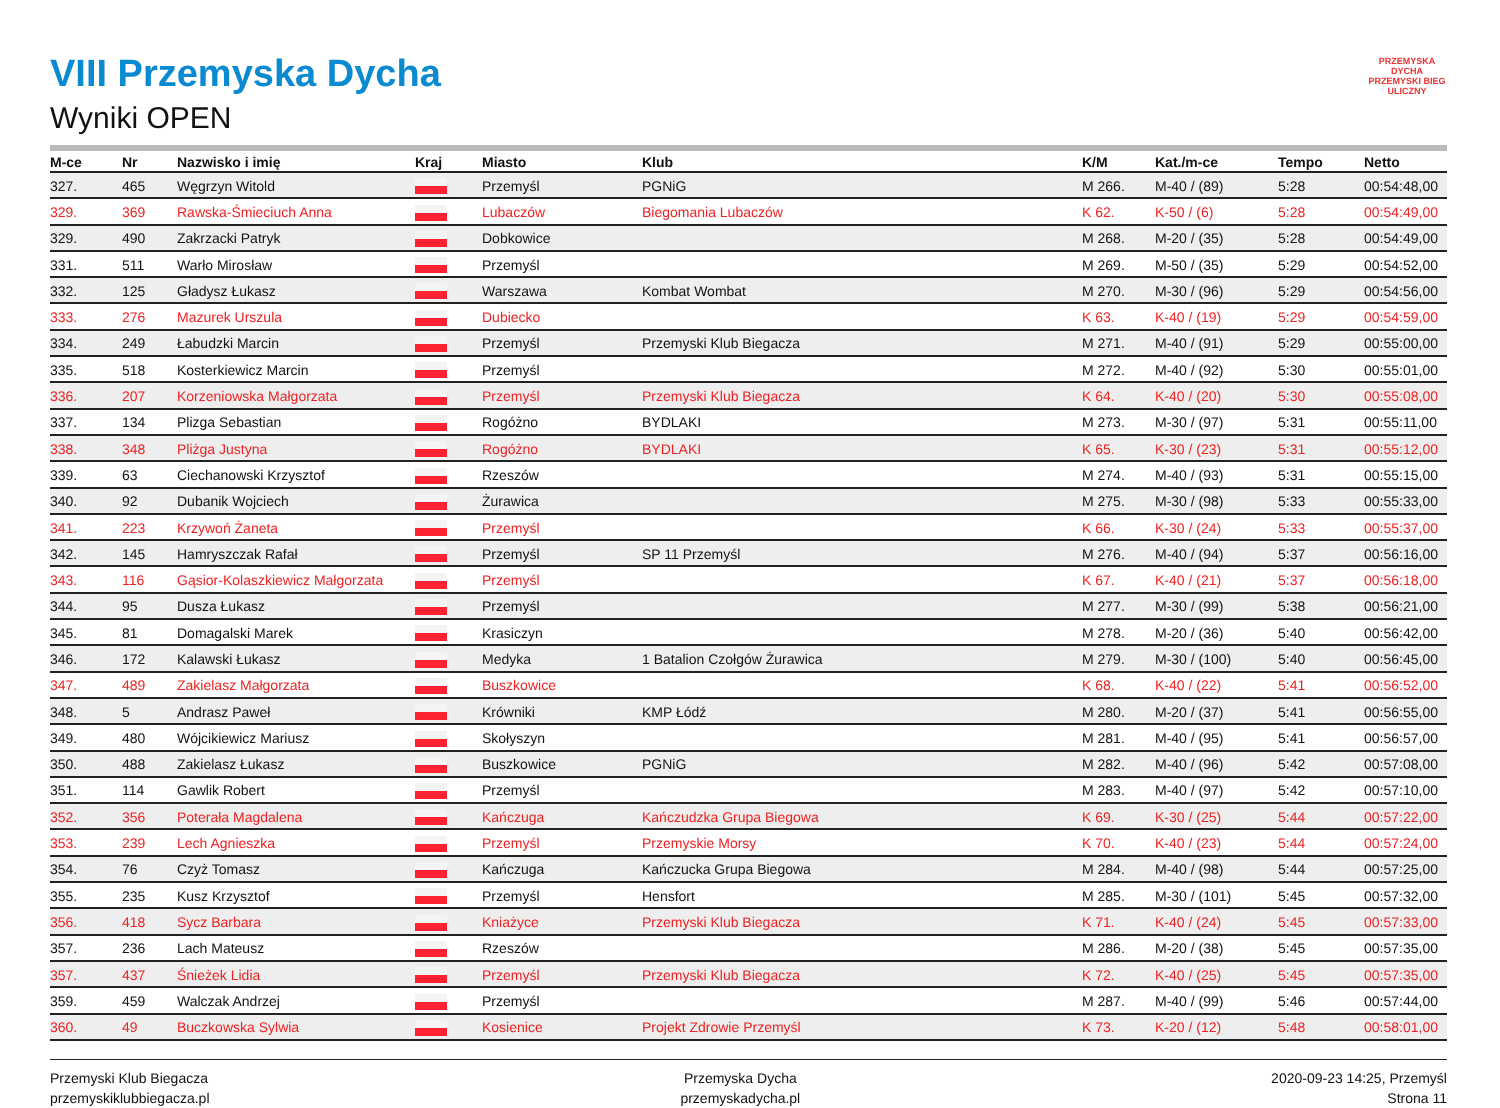PRZEMYSKA
DYCHA
PRZEMYSKI BIEG ULICZNY
VIII Przemyska Dycha
Wyniki OPEN
| M-ce | Nr | Nazwisko i imię | Kraj | Miasto | Klub | K/M | Kat./m-ce | Tempo | Netto |
| --- | --- | --- | --- | --- | --- | --- | --- | --- | --- |
| 327. | 465 | Węgrzyn Witold | | Przemyśl | PGNiG | M 266. | M-40 / (89) | 5:28 | 00:54:48,00 |
| 329. | 369 | Rawska-Śmieciuch Anna | | Lubaczów | Biegomania Lubaczów | K 62. | K-50 / (6) | 5:28 | 00:54:49,00 |
| 329. | 490 | Zakrzacki Patryk | | Dobkowice | | M 268. | M-20 / (35) | 5:28 | 00:54:49,00 |
| 331. | 511 | Warło Mirosław | | Przemyśl | | M 269. | M-50 / (35) | 5:29 | 00:54:52,00 |
| 332. | 125 | Gładysz Łukasz | | Warszawa | Kombat Wombat | M 270. | M-30 / (96) | 5:29 | 00:54:56,00 |
| 333. | 276 | Mazurek Urszula | | Dubiecko | | K 63. | K-40 / (19) | 5:29 | 00:54:59,00 |
| 334. | 249 | Łabudzki Marcin | | Przemyśl | Przemyski Klub Biegacza | M 271. | M-40 / (91) | 5:29 | 00:55:00,00 |
| 335. | 518 | Kosterkiewicz Marcin | | Przemyśl | | M 272. | M-40 / (92) | 5:30 | 00:55:01,00 |
| 336. | 207 | Korzeniowska Małgorzata | | Przemyśl | Przemyski Klub Biegacza | K 64. | K-40 / (20) | 5:30 | 00:55:08,00 |
| 337. | 134 | Plizga Sebastian | | Rogóżno | BYDLAKI | M 273. | M-30 / (97) | 5:31 | 00:55:11,00 |
| 338. | 348 | Pliżga Justyna | | Rogóżno | BYDLAKI | K 65. | K-30 / (23) | 5:31 | 00:55:12,00 |
| 339. | 63 | Ciechanowski Krzysztof | | Rzeszów | | M 274. | M-40 / (93) | 5:31 | 00:55:15,00 |
| 340. | 92 | Dubanik Wojciech | | Żurawica | | M 275. | M-30 / (98) | 5:33 | 00:55:33,00 |
| 341. | 223 | Krzywoń Żaneta | | Przemyśl | | K 66. | K-30 / (24) | 5:33 | 00:55:37,00 |
| 342. | 145 | Hamryszczak Rafał | | Przemyśl | SP 11 Przemyśl | M 276. | M-40 / (94) | 5:37 | 00:56:16,00 |
| 343. | 116 | Gąsior-Kolaszkiewicz Małgorzata | | Przemyśl | | K 67. | K-40 / (21) | 5:37 | 00:56:18,00 |
| 344. | 95 | Dusza Łukasz | | Przemyśl | | M 277. | M-30 / (99) | 5:38 | 00:56:21,00 |
| 345. | 81 | Domagalski Marek | | Krasiczyn | | M 278. | M-20 / (36) | 5:40 | 00:56:42,00 |
| 346. | 172 | Kalawski Łukasz | | Medyka | 1 Batalion Czołgów Żurawica | M 279. | M-30 / (100) | 5:40 | 00:56:45,00 |
| 347. | 489 | Zakielasz Małgorzata | | Buszkowice | | K 68. | K-40 / (22) | 5:41 | 00:56:52,00 |
| 348. | 5 | Andrasz Paweł | | Krówniki | KMP Łódź | M 280. | M-20 / (37) | 5:41 | 00:56:55,00 |
| 349. | 480 | Wójcikiewicz Mariusz | | Skołyszyn | | M 281. | M-40 / (95) | 5:41 | 00:56:57,00 |
| 350. | 488 | Zakielasz Łukasz | | Buszkowice | PGNiG | M 282. | M-40 / (96) | 5:42 | 00:57:08,00 |
| 351. | 114 | Gawlik Robert | | Przemyśl | | M 283. | M-40 / (97) | 5:42 | 00:57:10,00 |
| 352. | 356 | Poterała Magdalena | | Kańczuga | Kańczudzka Grupa Biegowa | K 69. | K-30 / (25) | 5:44 | 00:57:22,00 |
| 353. | 239 | Lech Agnieszka | | Przemyśl | Przemyskie Morsy | K 70. | K-40 / (23) | 5:44 | 00:57:24,00 |
| 354. | 76 | Czyż Tomasz | | Kańczuga | Kańczucka Grupa Biegowa | M 284. | M-40 / (98) | 5:44 | 00:57:25,00 |
| 355. | 235 | Kusz Krzysztof | | Przemyśl | Hensfort | M 285. | M-30 / (101) | 5:45 | 00:57:32,00 |
| 356. | 418 | Sycz Barbara | | Kniażyce | Przemyski Klub Biegacza | K 71. | K-40 / (24) | 5:45 | 00:57:33,00 |
| 357. | 236 | Lach Mateusz | | Rzeszów | | M 286. | M-20 / (38) | 5:45 | 00:57:35,00 |
| 357. | 437 | Śnieżek Lidia | | Przemyśl | Przemyski Klub Biegacza | K 72. | K-40 / (25) | 5:45 | 00:57:35,00 |
| 359. | 459 | Walczak Andrzej | | Przemyśl | | M 287. | M-40 / (99) | 5:46 | 00:57:44,00 |
| 360. | 49 | Buczkowska Sylwia | | Kosienice | Projekt Zdrowie Przemyśl | K 73. | K-20 / (12) | 5:48 | 00:58:01,00 |
Przemyski Klub Biegacza
przemyskiklubbiegacza.pl
Przemyska Dycha
przemyskadycha.pl
2020-09-23 14:25, Przemyśl
Strona 11